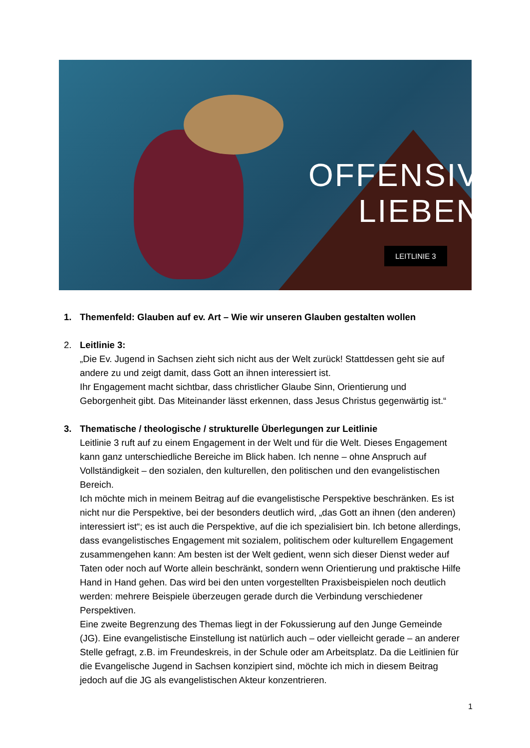OFFENSIV
LIEBEN
LEITLINIE 3
1. Themenfeld: Glauben auf ev. Art – Wie wir unseren Glauben gestalten wollen
2. Leitlinie 3:
„Die Ev. Jugend in Sachsen zieht sich nicht aus der Welt zurück! Stattdessen geht sie auf andere zu und zeigt damit, dass Gott an ihnen interessiert ist.
Ihr Engagement macht sichtbar, dass christlicher Glaube Sinn, Orientierung und Geborgenheit gibt. Das Miteinander lässt erkennen, dass Jesus Christus gegenwärtig ist.“
3. Thematische / theologische / strukturelle Überlegungen zur Leitlinie
Leitlinie 3 ruft auf zu einem Engagement in der Welt und für die Welt. Dieses Engagement kann ganz unterschiedliche Bereiche im Blick haben. Ich nenne – ohne Anspruch auf Vollständigkeit – den sozialen, den kulturellen, den politischen und den evangelistischen Bereich.
Ich möchte mich in meinem Beitrag auf die evangelistische Perspektive beschränken. Es ist nicht nur die Perspektive, bei der besonders deutlich wird, „das Gott an ihnen (den anderen) interessiert ist“; es ist auch die Perspektive, auf die ich spezialisiert bin. Ich betone allerdings, dass evangelistisches Engagement mit sozialem, politischem oder kulturellem Engagement zusammengehen kann: Am besten ist der Welt gedient, wenn sich dieser Dienst weder auf Taten oder noch auf Worte allein beschränkt, sondern wenn Orientierung und praktische Hilfe Hand in Hand gehen. Das wird bei den unten vorgestellten Praxisbeispielen noch deutlich werden: mehrere Beispiele überzeugen gerade durch die Verbindung verschiedener Perspektiven.
Eine zweite Begrenzung des Themas liegt in der Fokussierung auf den Junge Gemeinde (JG). Eine evangelistische Einstellung ist natürlich auch – oder vielleicht gerade – an anderer Stelle gefragt, z.B. im Freundeskreis, in der Schule oder am Arbeitsplatz. Da die Leitlinien für die Evangelische Jugend in Sachsen konzipiert sind, möchte ich mich in diesem Beitrag jedoch auf die JG als evangelistischen Akteur konzentrieren.
1